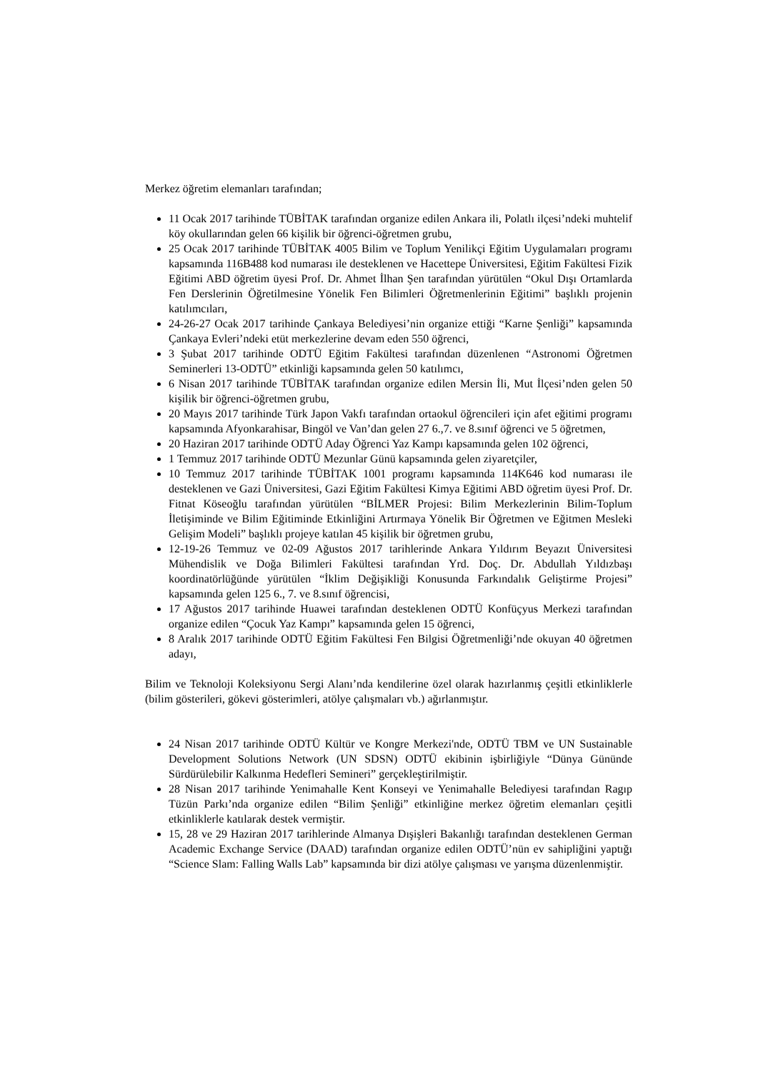Merkez öğretim elemanları tarafından;
11 Ocak 2017 tarihinde TÜBİTAK tarafından organize edilen Ankara ili, Polatlı ilçesi’ndeki muhtelif köy okullarından gelen 66 kişilik bir öğrenci-öğretmen grubu,
25 Ocak 2017 tarihinde TÜBİTAK 4005 Bilim ve Toplum Yenilikçi Eğitim Uygulamaları programı kapsamında 116B488 kod numarası ile desteklenen ve Hacettepe Üniversitesi, Eğitim Fakültesi Fizik Eğitimi ABD öğretim üyesi Prof. Dr. Ahmet İlhan Şen tarafından yürütülen “Okul Dışı Ortamlarda Fen Derslerinin Öğretilmesine Yönelik Fen Bilimleri Öğretmenlerinin Eğitimi” başlıklı projenin katılımcıları,
24-26-27 Ocak 2017 tarihinde Çankaya Belediyesi’nin organize ettiği “Karne Şenliği” kapsamında Çankaya Evleri’ndeki etüt merkezlerine devam eden 550 öğrenci,
3 Şubat 2017 tarihinde ODTÜ Eğitim Fakültesi tarafından düzenlenen “Astronomi Öğretmen Seminerleri 13-ODTÜ” etkinliği kapsamında gelen 50 katılımcı,
6 Nisan 2017 tarihinde TÜBİTAK tarafından organize edilen Mersin İli, Mut İlçesi’nden gelen 50 kişilik bir öğrenci-öğretmen grubu,
20 Mayıs 2017 tarihinde Türk Japon Vakfı tarafından ortaokul öğrencileri için afet eğitimi programı kapsamında Afyonkarahisar, Bingöl ve Van’dan gelen 27 6.,7. ve 8.sınıf öğrenci ve 5 öğretmen,
20 Haziran 2017 tarihinde ODTÜ Aday Öğrenci Yaz Kampı kapsamında gelen 102 öğrenci,
1 Temmuz 2017 tarihinde ODTÜ Mezunlar Günü kapsamında gelen ziyaretçiler,
10 Temmuz 2017 tarihinde TÜBİTAK 1001 programı kapsamında 114K646 kod numarası ile desteklenen ve Gazi Üniversitesi, Gazi Eğitim Fakültesi Kimya Eğitimi ABD öğretim üyesi Prof. Dr. Fitnat Köseoğlu tarafından yürütülen “BİLMER Projesi: Bilim Merkezlerinin Bilim-Toplum İletişiminde ve Bilim Eğitiminde Etkinliğini Artırmaya Yönelik Bir Öğretmen ve Eğitmen Mesleki Gelişim Modeli” başlıklı projeye katılan 45 kişilik bir öğretmen grubu,
12-19-26 Temmuz ve 02-09 Ağustos 2017 tarihlerinde Ankara Yıldırım Beyazıt Üniversitesi Mühendislik ve Doğa Bilimleri Fakültesi tarafından Yrd. Doç. Dr. Abdullah Yıldızbaşı koordinatörlüğünde yürütülen “İklim Değişikliği Konusunda Farkındalık Geliştirme Projesi” kapsamında gelen 125 6., 7. ve 8.sınıf öğrencisi,
17 Ağustos 2017 tarihinde Huawei tarafından desteklenen ODTÜ Konfüçyus Merkezi tarafından organize edilen “Çocuk Yaz Kampı” kapsamında gelen 15 öğrenci,
8 Aralık 2017 tarihinde ODTÜ Eğitim Fakültesi Fen Bilgisi Öğretmenliği’nde okuyan 40 öğretmen adayı,
Bilim ve Teknoloji Koleksiyonu Sergi Alanı’nda kendilerine özel olarak hazırlanmış çeşitli etkinliklerle (bilim gösterileri, gökevi gösterimleri, atölye çalışmaları vb.) ağırlanmıştır.
24 Nisan 2017 tarihinde ODTÜ Kültür ve Kongre Merkezi'nde, ODTÜ TBM ve UN Sustainable Development Solutions Network (UN SDSN) ODTÜ ekibinin işbirliğiyle “Dünya Gününde Sürdürülebilir Kalkınma Hedefleri Semineri” gerçekleştirilmiştir.
28 Nisan 2017 tarihinde Yenimahalle Kent Konseyi ve Yenimahalle Belediyesi tarafından Ragıp Tüzün Parkı’nda organize edilen “Bilim Şenliği” etkinliğine merkez öğretim elemanları çeşitli etkinliklerle katılarak destek vermiştir.
15, 28 ve 29 Haziran 2017 tarihlerinde Almanya Dışişleri Bakanlığı tarafından desteklenen German Academic Exchange Service (DAAD) tarafından organize edilen ODTÜ’nün ev sahipliğini yaptığı “Science Slam: Falling Walls Lab” kapsamında bir dizi atölye çalışması ve yarışma düzenlenmiştir.